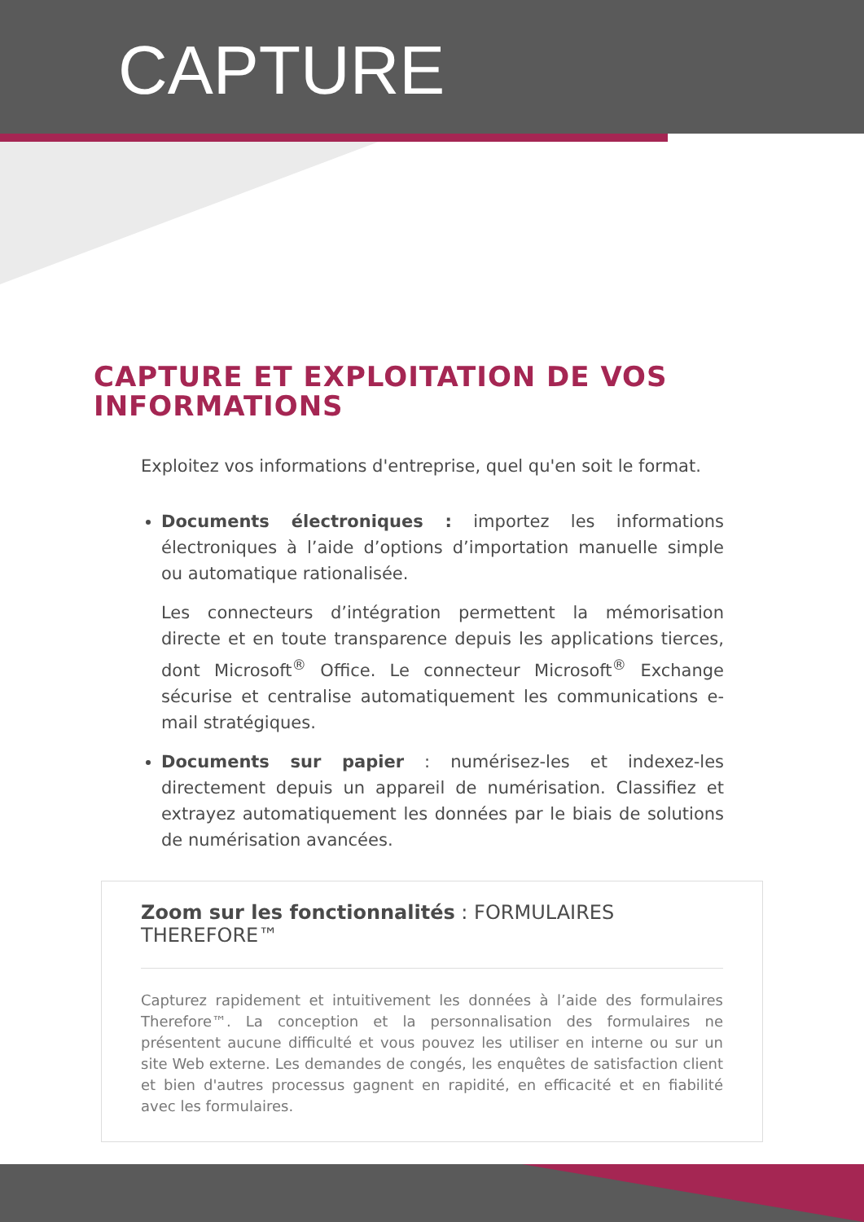CAPTURE
CAPTURE ET EXPLOITATION DE VOS INFORMATIONS
Exploitez vos informations d'entreprise, quel qu'en soit le format.
Documents électroniques : importez les informations électroniques à l’aide d’options d’importation manuelle simple ou automatique rationalisée.
Les connecteurs d’intégration permettent la mémorisation directe et en toute transparence depuis les applications tierces, dont Microsoft<sup>®</sup> Office. Le connecteur Microsoft<sup>®</sup> Exchange sécurise et centralise automatiquement les communications e-mail stratégiques.
Documents sur papier : numérisez-les et indexez-les directement depuis un appareil de numérisation. Classifiez et extrayez automatiquement les données par le biais de solutions de numérisation avancées.
Zoom sur les fonctionnalités : FORMULAIRES THEREFORE™
Capturez rapidement et intuitivement les données à l’aide des formulaires Therefore™. La conception et la personnalisation des formulaires ne présentent aucune difficulté et vous pouvez les utiliser en interne ou sur un site Web externe. Les demandes de congés, les enquêtes de satisfaction client et bien d'autres processus gagnent en rapidité, en efficacité et en fiabilité avec les formulaires.